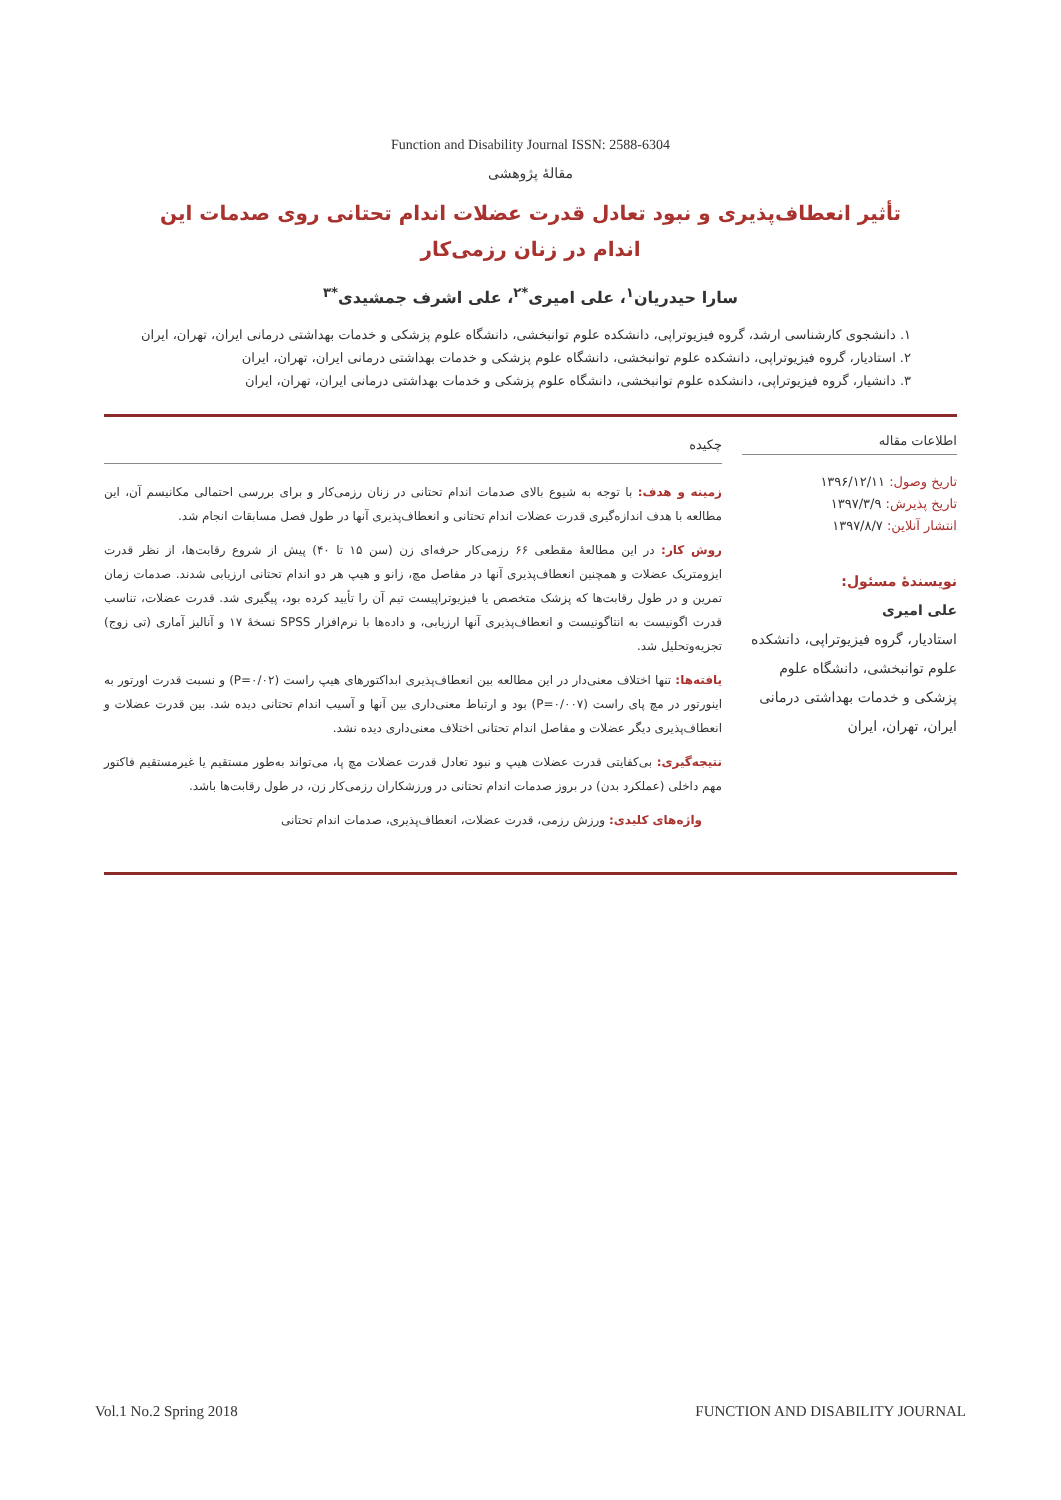Function and Disability Journal ISSN: 2588-6304
مقالهٔ پژوهشی
تأثیر انعطاف‌پذیری و نبود تعادل قدرت عضلات اندام تحتانی روی صدمات این اندام در زنان رزمی‌کار
سارا حیدریان<sup>۱</sup>، علی امیری<sup>*۲</sup>، علی اشرف جمشیدی<sup>*۳</sup>
۱. دانشجوی کارشناسی ارشد، گروه فیزیوتراپی، دانشکده علوم توانبخشی، دانشگاه علوم پزشکی و خدمات بهداشتی درمانی ایران، تهران، ایران
۲. استادیار، گروه فیزیوتراپی، دانشکده علوم توانبخشی، دانشگاه علوم پزشکی و خدمات بهداشتی درمانی ایران، تهران، ایران
۳. دانشیار، گروه فیزیوتراپی، دانشکده علوم توانبخشی، دانشگاه علوم پزشکی و خدمات بهداشتی درمانی ایران، تهران، ایران
اطلاعات مقاله
تاریخ وصول: ۱۳۹۶/۱۲/۱۱
تاریخ پذیرش: ۱۳۹۷/۳/۹
انتشار آنلاین: ۱۳۹۷/۸/۷
نویسندهٔ مسئول:
علی امیری
استادیار، گروه فیزیوتراپی، دانشکده علوم توانبخشی، دانشگاه علوم پزشکی و خدمات بهداشتی درمانی ایران، تهران، ایران
چکیده
زمینه و هدف: با توجه به شیوع بالای صدمات اندام تحتانی در زنان رزمی‌کار و برای بررسی احتمالی مکانیسم آن، این مطالعه با هدف اندازه‌گیری قدرت عضلات اندام تحتانی و انعطاف‌پذیری آنها در طول فصل مسابقات انجام شد.
روش کار: در این مطالعهٔ مقطعی ۶۶ رزمی‌کار حرفه‌ای زن (سن ۱۵ تا ۴۰) پیش از شروع رقابت‌ها، از نظر قدرت ایزومتریک عضلات و همچنین انعطاف‌پذیری آنها در مفاصل مچ، زانو و هیپ هر دو اندام تحتانی ارزیابی شدند. صدمات زمان تمرین و در طول رقابت‌ها که پزشک متخصص یا فیزیوتراپیست تیم آن را تأیید کرده بود، پیگیری شد. قدرت عضلات، تناسب قدرت اگونیست به انتاگونیست و انعطاف‌پذیری آنها ارزیابی، و داده‌ها با نرم‌افزار SPSS نسخهٔ ۱۷ و آنالیز آماری (تی زوج) تجزیه‌وتحلیل شد.
یافته‌ها: تنها اختلاف معنی‌دار در این مطالعه بین انعطاف‌پذیری ابداکتورهای هیپ راست (P=۰/۰۲) و نسبت قدرت اورتور به اینورتور در مچ پای راست (P=۰/۰۰۷) بود و ارتباط معنی‌داری بین آنها و آسیب اندام تحتانی دیده شد. بین قدرت عضلات و انعطاف‌پذیری دیگر عضلات و مفاصل اندام تحتانی اختلاف معنی‌داری دیده نشد.
نتیجه‌گیری: بی‌کفایتی قدرت عضلات هیپ و نبود تعادل قدرت عضلات مچ پا، می‌تواند به‌طور مستقیم یا غیرمستقیم فاکتور مهم داخلی (عملکرد بدن) در بروز صدمات اندام تحتانی در ورزشکاران رزمی‌کار زن، در طول رقابت‌ها باشد.
واژه‌های کلیدی: ورزش رزمی، قدرت عضلات، انعطاف‌پذیری، صدمات اندام تحتانی
Vol.1 No.2 Spring 2018 FUNCTION AND DISABILITY JOURNAL